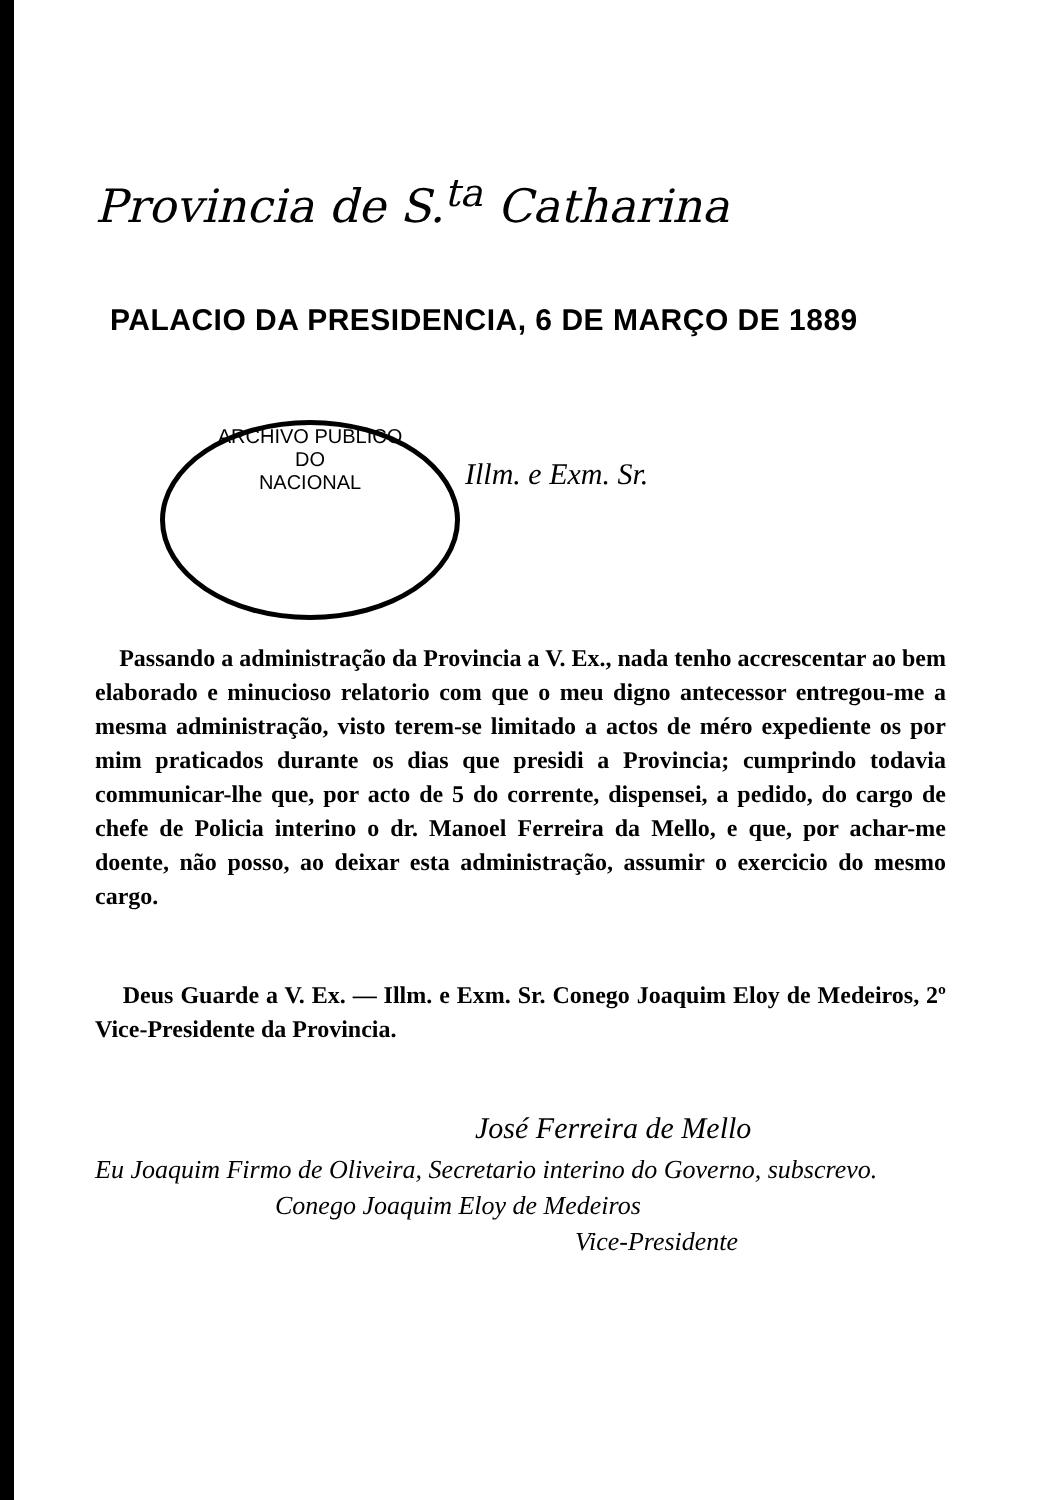ARCHIVO PUBLICO
DO
NACIONAL
Provincia de S.<sup>ta</sup> Catharina
PALACIO DA PRESIDENCIA, 6 DE MARÇO DE 1889
Illm. e Exm. Sr.
Passando a administração da Provincia a V. Ex., nada tenho accrescentar ao bem elaborado e minucioso relatorio com que o meu digno antecessor entregou-me a mesma administração, visto terem-se limitado a actos de méro expediente os por mim praticados durante os dias que presidi a Provincia; cumprindo todavia communicar-lhe que, por acto de 5 do corrente, dispensei, a pedido, do cargo de chefe de Policia interino o dr. Manoel Ferreira da Mello, e que, por achar-me doente, não posso, ao deixar esta administração, assumir o exercicio do mesmo cargo.
Deus Guarde a V. Ex. — Illm. e Exm. Sr. Conego Joaquim Eloy de Medeiros, 2º Vice-Presidente da Provincia.
José Ferreira de Mello
Eu Joaquim Firmo de Oliveira, Secretario interino do Governo, subscrevo.
Conego Joaquim Eloy de Medeiros
Vice-Presidente